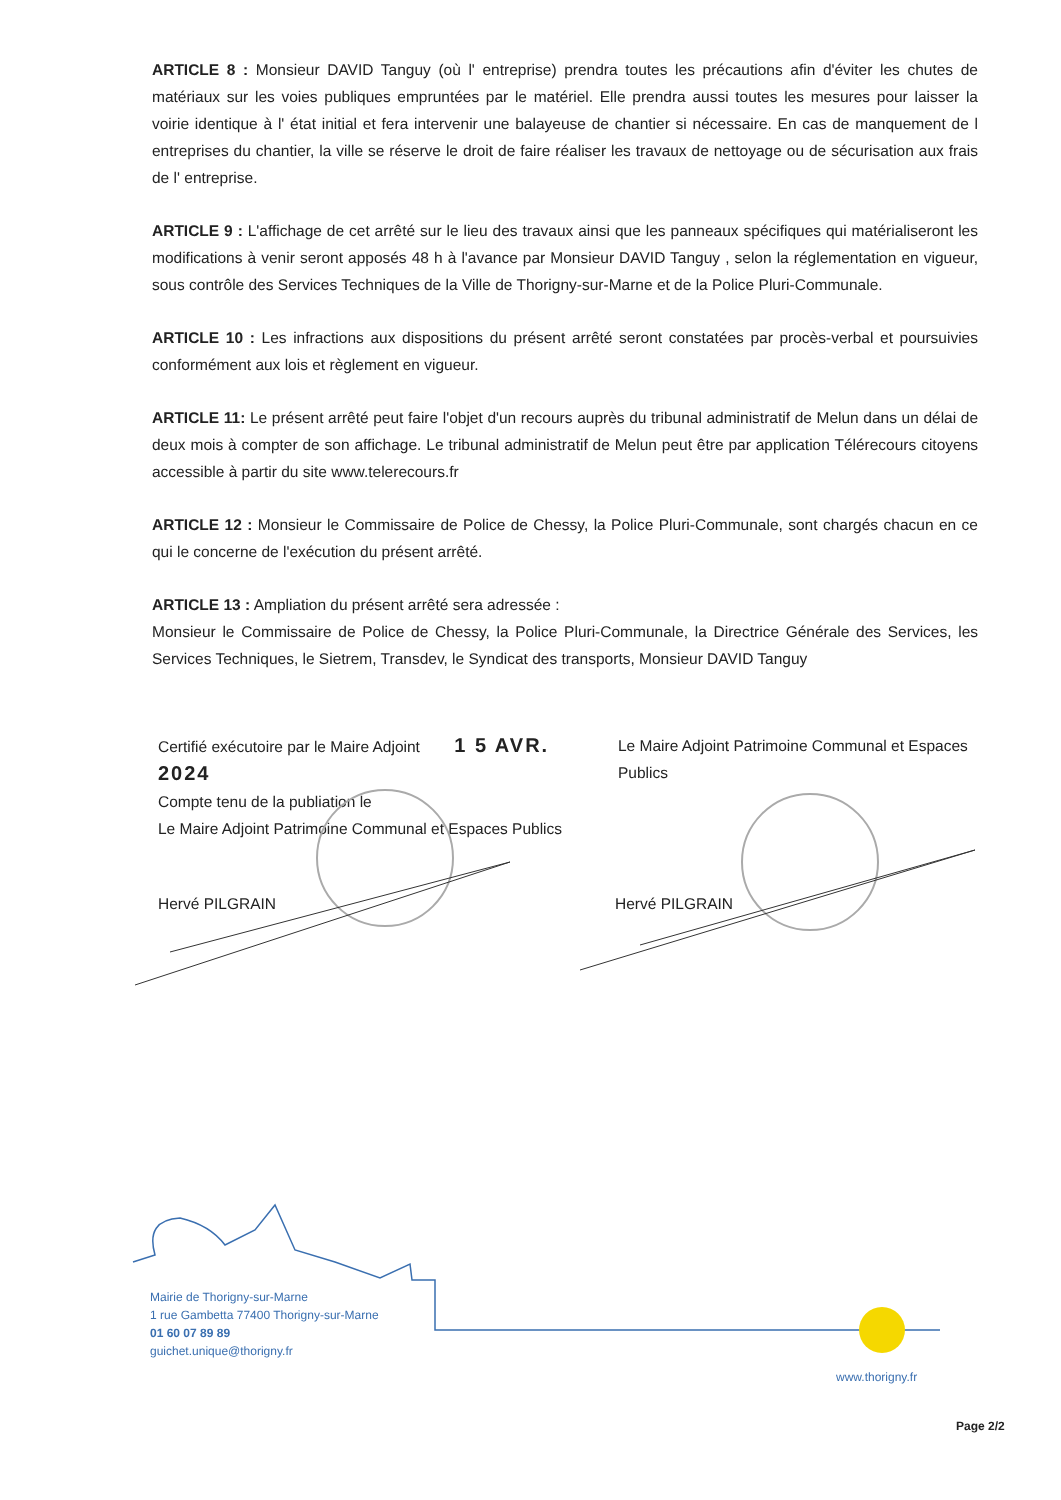ARTICLE 8 : Monsieur DAVID Tanguy (où l' entreprise) prendra toutes les précautions afin d'éviter les chutes de matériaux sur les voies publiques empruntées par le matériel. Elle prendra aussi toutes les mesures pour laisser la voirie identique à l' état initial et fera intervenir une balayeuse de chantier si nécessaire. En cas de manquement de l entreprises du chantier, la ville se réserve le droit de faire réaliser les travaux de nettoyage ou de sécurisation aux frais de l' entreprise.
ARTICLE 9 : L'affichage de cet arrêté sur le lieu des travaux ainsi que les panneaux spécifiques qui matérialiseront les modifications à venir seront apposés 48 h à l'avance par Monsieur DAVID Tanguy , selon la réglementation en vigueur, sous contrôle des Services Techniques de la Ville de Thorigny-sur-Marne et de la Police Pluri-Communale.
ARTICLE 10 : Les infractions aux dispositions du présent arrêté seront constatées par procès-verbal et poursuivies conformément aux lois et règlement en vigueur.
ARTICLE 11: Le présent arrêté peut faire l'objet d'un recours auprès du tribunal administratif de Melun dans un délai de deux mois à compter de son affichage. Le tribunal administratif de Melun peut être par application Télérecours citoyens accessible à partir du site www.telerecours.fr
ARTICLE 12 : Monsieur le Commissaire de Police de Chessy, la Police Pluri-Communale, sont chargés chacun en ce qui le concerne de l'exécution du présent arrêté.
ARTICLE 13 : Ampliation du présent arrêté sera adressée :
Monsieur le Commissaire de Police de Chessy, la Police Pluri-Communale, la Directrice Générale des Services, les Services Techniques, le Sietrem, Transdev, le Syndicat des transports, Monsieur DAVID Tanguy
Certifié exécutoire par le Maire Adjoint 1 5 AVR. 2024
Compte tenu de la publiation le
Le Maire Adjoint Patrimoine Communal et Espaces Publics
Le Maire Adjoint Patrimoine Communal et Espaces Publics
Hervé PILGRAIN Hervé PILGRAIN
Mairie de Thorigny-sur-Marne
1 rue Gambetta 77400 Thorigny-sur-Marne
01 60 07 89 89
guichet.unique@thorigny.fr
www.thorigny.fr
Page 2/2